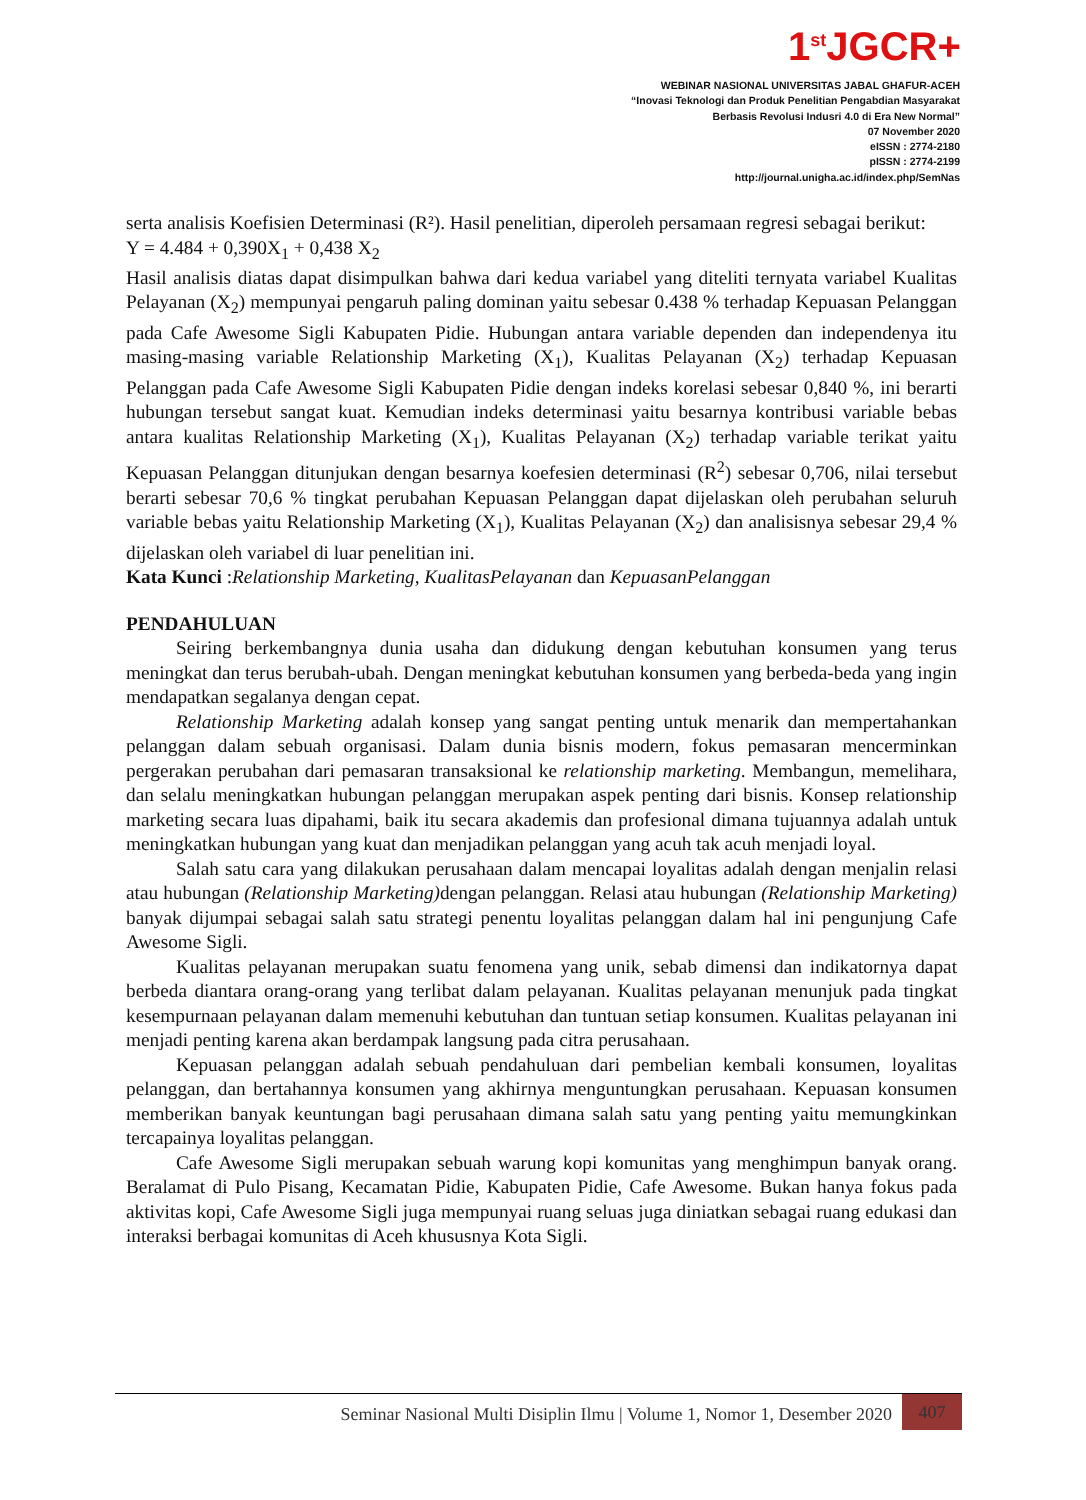1<sup>st</sup>JGCR+
WEBINAR NASIONAL UNIVERSITAS JABAL GHAFUR-ACEH
“Inovasi Teknologi dan Produk Penelitian Pengabdian Masyarakat
Berbasis Revolusi Indusri 4.0 di Era New Normal”
07 November 2020
eISSN : 2774-2180
pISSN : 2774-2199
http://journal.unigha.ac.id/index.php/SemNas
serta analisis Koefisien Determinasi (R²). Hasil penelitian, diperoleh persamaan regresi sebagai berikut:
Y = 4.484 + 0,390X<sub>1</sub> + 0,438 X<sub>2</sub>
Hasil analisis diatas dapat disimpulkan bahwa dari kedua variabel yang diteliti ternyata variabel Kualitas Pelayanan (X<sub>2</sub>) mempunyai pengaruh paling dominan yaitu sebesar 0.438 % terhadap Kepuasan Pelanggan pada Cafe Awesome Sigli Kabupaten Pidie. Hubungan antara variable dependen dan independenya itu masing-masing variable Relationship Marketing (X<sub>1</sub>), Kualitas Pelayanan (X<sub>2</sub>) terhadap Kepuasan Pelanggan pada Cafe Awesome Sigli Kabupaten Pidie dengan indeks korelasi sebesar 0,840 %, ini berarti hubungan tersebut sangat kuat. Kemudian indeks determinasi yaitu besarnya kontribusi variable bebas antara kualitas Relationship Marketing (X<sub>1</sub>), Kualitas Pelayanan (X<sub>2</sub>) terhadap variable terikat yaitu Kepuasan Pelanggan ditunjukan dengan besarnya koefesien determinasi (R<sup>2</sup>) sebesar 0,706, nilai tersebut berarti sebesar 70,6 % tingkat perubahan Kepuasan Pelanggan dapat dijelaskan oleh perubahan seluruh variable bebas yaitu Relationship Marketing (X<sub>1</sub>), Kualitas Pelayanan (X<sub>2</sub>) dan analisisnya sebesar 29,4 % dijelaskan oleh variabel di luar penelitian ini.
Kata Kunci :Relationship Marketing, KualitasPelayanan dan KepuasanPelanggan
PENDAHULUAN
Seiring berkembangnya dunia usaha dan didukung dengan kebutuhan konsumen yang terus meningkat dan terus berubah-ubah. Dengan meningkat kebutuhan konsumen yang berbeda-beda yang ingin mendapatkan segalanya dengan cepat.
Relationship Marketing adalah konsep yang sangat penting untuk menarik dan mempertahankan pelanggan dalam sebuah organisasi. Dalam dunia bisnis modern, fokus pemasaran mencerminkan pergerakan perubahan dari pemasaran transaksional ke relationship marketing. Membangun, memelihara, dan selalu meningkatkan hubungan pelanggan merupakan aspek penting dari bisnis. Konsep relationship marketing secara luas dipahami, baik itu secara akademis dan profesional dimana tujuannya adalah untuk meningkatkan hubungan yang kuat dan menjadikan pelanggan yang acuh tak acuh menjadi loyal.
Salah satu cara yang dilakukan perusahaan dalam mencapai loyalitas adalah dengan menjalin relasi atau hubungan (Relationship Marketing) dengan pelanggan. Relasi atau hubungan (Relationship Marketing) banyak dijumpai sebagai salah satu strategi penentu loyalitas pelanggan dalam hal ini pengunjung Cafe Awesome Sigli.
Kualitas pelayanan merupakan suatu fenomena yang unik, sebab dimensi dan indikatornya dapat berbeda diantara orang-orang yang terlibat dalam pelayanan. Kualitas pelayanan menunjuk pada tingkat kesempurnaan pelayanan dalam memenuhi kebutuhan dan tuntuan setiap konsumen. Kualitas pelayanan ini menjadi penting karena akan berdampak langsung pada citra perusahaan.
Kepuasan pelanggan adalah sebuah pendahuluan dari pembelian kembali konsumen, loyalitas pelanggan, dan bertahannya konsumen yang akhirnya menguntungkan perusahaan. Kepuasan konsumen memberikan banyak keuntungan bagi perusahaan dimana salah satu yang penting yaitu memungkinkan tercapainya loyalitas pelanggan.
Cafe Awesome Sigli merupakan sebuah warung kopi komunitas yang menghimpun banyak orang. Beralamat di Pulo Pisang, Kecamatan Pidie, Kabupaten Pidie, Cafe Awesome. Bukan hanya fokus pada aktivitas kopi, Cafe Awesome Sigli juga mempunyai ruang seluas juga diniatkan sebagai ruang edukasi dan interaksi berbagai komunitas di Aceh khususnya Kota Sigli.
Seminar Nasional Multi Disiplin Ilmu | Volume 1, Nomor 1, Desember 2020 407